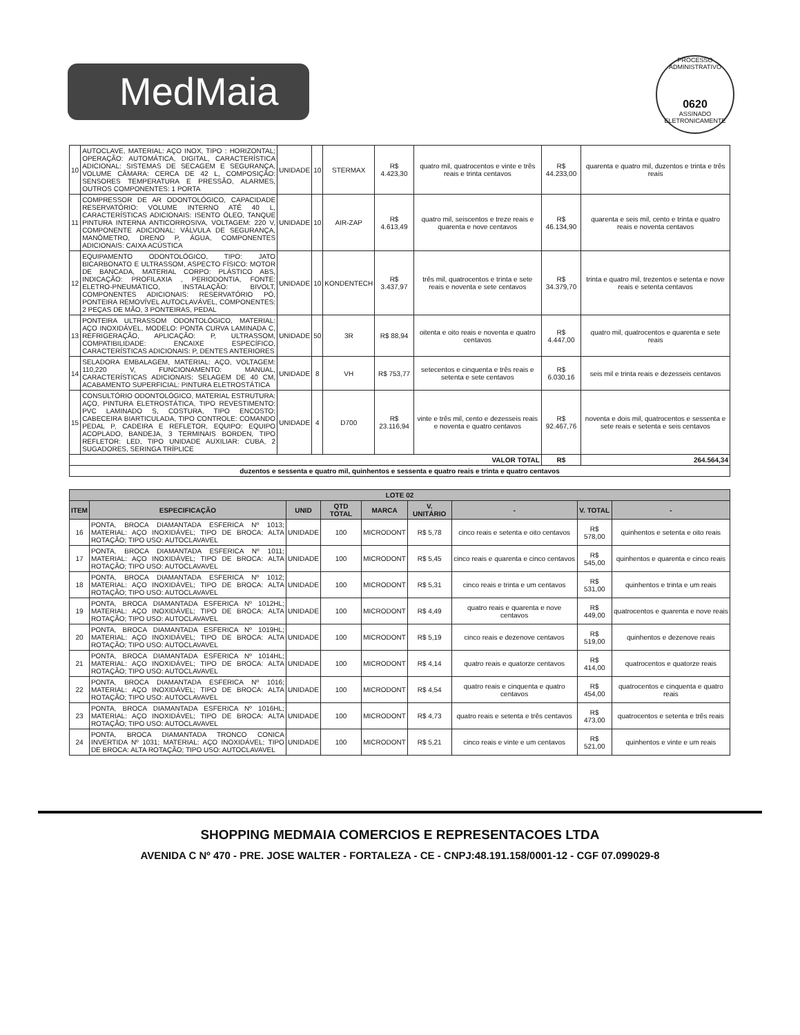MedMaia
PROCESSO ADMINISTRATIVO
0620
ASSINADO ELETRONICAMENTE
| 10 | AUTOCLAVE, MATERIAL: AÇO INOX, TIPO : HORIZONTAL; OPERAÇÃO: AUTOMÁTICA, DIGITAL, CARACTERÍSTICA ADICIONAL: SISTEMAS DE SECAGEM E SEGURANÇA, VOLUME CÂMARA: CERCA DE 42 L, COMPOSIÇÃO: SENSORES TEMPERATURA E PRESSÃO, ALARMES, OUTROS COMPONENTES: 1 PORTA | UNIDADE | 10 | STERMAX | R$ 4.423,30 | quatro mil, quatrocentos e vinte e três reais e trinta centavos | R$ 44.233,00 | quarenta e quatro mil, duzentos e trinta e três reais |
| 11 | COMPRESSOR DE AR ODONTOLÓGICO, CAPACIDADE RESERVATÓRIO: VOLUME INTERNO ATÉ 40 L, CARACTERÍSTICAS ADICIONAIS: ISENTO ÓLEO, TANQUE PINTURA INTERNA ANTICORROSIVA, VOLTAGEM: 220 V, COMPONENTE ADICIONAL: VÁLVULA DE SEGURANÇA, MANÔMETRO, DRENO P, ÁGUA, COMPONENTES ADICIONAIS: CAIXA ACÚSTICA | UNIDADE | 10 | AIR-ZAP | R$ 4.613,49 | quatro mil, seiscentos e treze reais e quarenta e nove centavos | R$ 46.134,90 | quarenta e seis mil, cento e trinta e quatro reais e noventa centavos |
| 12 | EQUIPAMENTO ODONTOLÓGICO, TIPO: JATO BICARBONATO E ULTRASSOM, ASPECTO FÍSICO: MOTOR DE BANCADA, MATERIAL CORPO: PLÁSTICO ABS, INDICAÇÃO: PROFILAXIA , PERIODONTIA, FONTE: ELETRO-PNEUMÁTICO, INSTALAÇÃO: BIVOLT, COMPONENTES ADICIONAIS: RESERVATÓRIO PÓ, PONTEIRA REMOVÍVEL AUTOCLAVÁVEL, COMPONENTES: 2 PEÇAS DE MÃO, 3 PONTEIRAS, PEDAL | UNIDADE | 10 | KONDENTECH | R$ 3.437,97 | três mil, quatrocentos e trinta e sete reais e noventa e sete centavos | R$ 34.379,70 | trinta e quatro mil, trezentos e setenta e nove reais e setenta centavos |
| 13 | PONTEIRA ULTRASSOM ODONTOLÓGICO, MATERIAL: AÇO INOXIDÁVEL, MODELO: PONTA CURVA LAMINADA C, REFRIGERAÇÃO, APLICAÇÃO: P, ULTRASSOM, COMPATIBILIDADE: ENCAIXE ESPECÍFICO, CARACTERÍSTICAS ADICIONAIS: P, DENTES ANTERIORES | UNIDADE | 50 | 3R | R$ 88,94 | oitenta e oito reais e noventa e quatro centavos | R$ 4.447,00 | quatro mil, quatrocentos e quarenta e sete reais |
| 14 | SELADORA EMBALAGEM, MATERIAL: AÇO, VOLTAGEM: 110,220 V, FUNCIONAMENTO: MANUAL, CARACTERÍSTICAS ADICIONAIS: SELAGEM DE 40 CM, ACABAMENTO SUPERFICIAL: PINTURA ELETROSTÁTICA | UNIDADE | 8 | VH | R$ 753,77 | setecentos e cinquenta e três reais e setenta e sete centavos | R$ 6.030,16 | seis mil e trinta reais e dezesseis centavos |
| 15 | CONSULTÓRIO ODONTOLÓGICO, MATERIAL ESTRUTURA: AÇO, PINTURA ELETROSTÁTICA, TIPO REVESTIMENTO: PVC LAMINADO S, COSTURA, TIPO ENCOSTO: CABECEIRA BIARTICULADA, TIPO CONTROLE: COMANDO PEDAL P, CADEIRA E REFLETOR, EQUIPO: EQUIPO ACOPLADO, BANDEJA, 3 TERMINAIS BORDEN, TIPO REFLETOR: LED, TIPO UNIDADE AUXILIAR: CUBA, 2 SUGADORES, SERINGA TRÍPLICE | UNIDADE | 4 | D700 | R$ 23.116,94 | vinte e três mil, cento e dezesseis reais e noventa e quatro centavos | R$ 92.467,76 | noventa e dois mil, quatrocentos e sessenta e sete reais e setenta e seis centavos |
| VALOR TOTAL | | | | | | | R$ | 264.564,34 |
| duzentos e sessenta e quatro mil, quinhentos e sessenta e quatro reais e trinta e quatro centavos | | | | | | | | |
| LOTE 02 | | | | | | | | |
| --- | --- | --- | --- | --- | --- | --- | --- | --- |
| ITEM | ESPECIFICAÇÃO | UNID | QTD TOTAL | MARCA | V. UNITÁRIO | - | V. TOTAL | - |
| 16 | PONTA, BROCA DIAMANTADA ESFERICA Nº 1013; MATERIAL: AÇO INOXIDÁVEL; TIPO DE BROCA: ALTA ROTAÇÃO; TIPO USO: AUTOCLAVAVEL | UNIDADE | 100 | MICRODONT | R$ 5,78 | cinco reais e setenta e oito centavos | R$ 578,00 | quinhentos e setenta e oito reais |
| 17 | PONTA, BROCA DIAMANTADA ESFERICA Nº 1011; MATERIAL: AÇO INOXIDÁVEL; TIPO DE BROCA: ALTA ROTAÇÃO; TIPO USO: AUTOCLAVAVEL | UNIDADE | 100 | MICRODONT | R$ 5,45 | cinco reais e quarenta e cinco centavos | R$ 545,00 | quinhentos e quarenta e cinco reais |
| 18 | PONTA, BROCA DIAMANTADA ESFERICA Nº 1012; MATERIAL: AÇO INOXIDÁVEL; TIPO DE BROCA: ALTA ROTAÇÃO; TIPO USO: AUTOCLAVAVEL | UNIDADE | 100 | MICRODONT | R$ 5,31 | cinco reais e trinta e um centavos | R$ 531,00 | quinhentos e trinta e um reais |
| 19 | PONTA, BROCA DIAMANTADA ESFERICA Nº 1012HL; MATERIAL: AÇO INOXIDÁVEL; TIPO DE BROCA: ALTA ROTAÇÃO; TIPO USO: AUTOCLAVAVEL | UNIDADE | 100 | MICRODONT | R$ 4,49 | quatro reais e quarenta e nove centavos | R$ 449,00 | quatrocentos e quarenta e nove reais |
| 20 | PONTA, BROCA DIAMANTADA ESFERICA Nº 1019HL; MATERIAL: AÇO INOXIDÁVEL; TIPO DE BROCA: ALTA ROTAÇÃO; TIPO USO: AUTOCLAVAVEL | UNIDADE | 100 | MICRODONT | R$ 5,19 | cinco reais e dezenove centavos | R$ 519,00 | quinhentos e dezenove reais |
| 21 | PONTA, BROCA DIAMANTADA ESFERICA Nº 1014HL; MATERIAL: AÇO INOXIDÁVEL; TIPO DE BROCA: ALTA ROTAÇÃO; TIPO USO: AUTOCLAVAVEL | UNIDADE | 100 | MICRODONT | R$ 4,14 | quatro reais e quatorze centavos | R$ 414,00 | quatrocentos e quatorze reais |
| 22 | PONTA, BROCA DIAMANTADA ESFERICA Nº 1016; MATERIAL: AÇO INOXIDÁVEL; TIPO DE BROCA: ALTA ROTAÇÃO; TIPO USO: AUTOCLAVAVEL | UNIDADE | 100 | MICRODONT | R$ 4,54 | quatro reais e cinquenta e quatro centavos | R$ 454,00 | quatrocentos e cinquenta e quatro reais |
| 23 | PONTA, BROCA DIAMANTADA ESFERICA Nº 1016HL; MATERIAL: AÇO INOXIDÁVEL; TIPO DE BROCA: ALTA ROTAÇÃO; TIPO USO: AUTOCLAVAVEL | UNIDADE | 100 | MICRODONT | R$ 4,73 | quatro reais e setenta e três centavos | R$ 473,00 | quatrocentos e setenta e três reais |
| 24 | PONTA, BROCA DIAMANTADA TRONCO CONICA INVERTIDA Nº 1031; MATERIAL: AÇO INOXIDÁVEL; TIPO DE BROCA: ALTA ROTAÇÃO; TIPO USO: AUTOCLAVAVEL | UNIDADE | 100 | MICRODONT | R$ 5,21 | cinco reais e vinte e um centavos | R$ 521,00 | quinhentos e vinte e um reais |
SHOPPING MEDMAIA COMERCIOS E REPRESENTACOES LTDA
AVENIDA C Nº 470 - PRE. JOSE WALTER - FORTALEZA - CE - CNPJ:48.191.158/0001-12 - CGF 07.099029-8